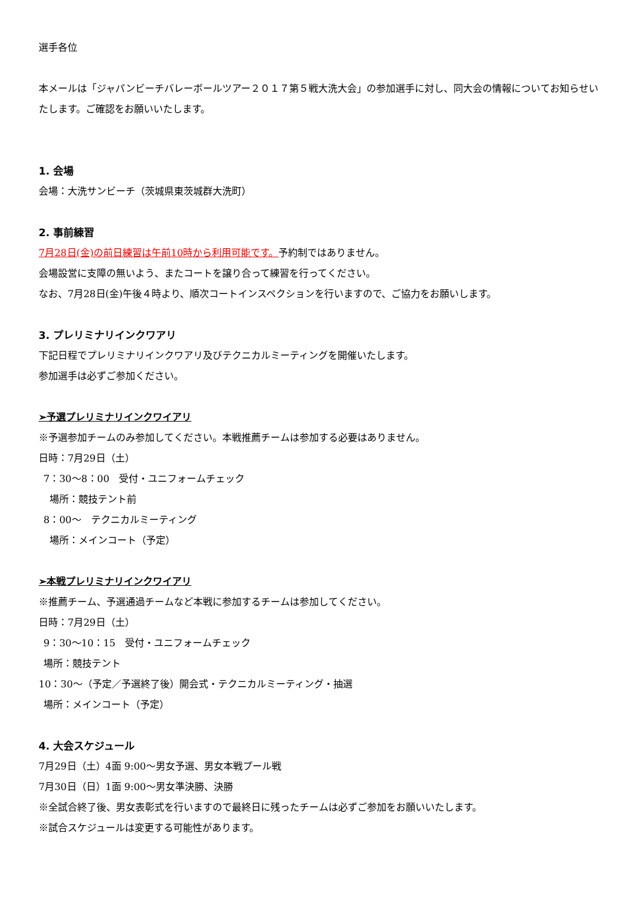選手各位
本メールは「ジャパンビーチバレーボールツアー２０１７第５戦大洗大会」の参加選手に対し、同大会の情報についてお知らせいたします。ご確認をお願いいたします。
1. 会場
会場：大洗サンビーチ（茨城県東茨城群大洗町）
2. 事前練習
7月28日(金)の前日練習は午前10時から利用可能です。予約制ではありません。
会場設営に支障の無いよう、またコートを譲り合って練習を行ってください。
なお、7月28日(金)午後４時より、順次コートインスペクションを行いますので、ご協力をお願いします。
3. プレリミナリインクワアリ
下記日程でプレリミナリインクワアリ及びテクニカルミーティングを開催いたします。
参加選手は必ずご参加ください。
➢予選プレリミナリインクワイアリ
※予選参加チームのみ参加してください。本戦推薦チームは参加する必要はありません。
日時：7月29日（土）
7：30〜8：00　受付・ユニフォームチェック
場所：競技テント前
8：00〜　テクニカルミーティング
場所：メインコート（予定）
➢本戦プレリミナリインクワイアリ
※推薦チーム、予選通過チームなど本戦に参加するチームは参加してください。
日時：7月29日（土）
9：30〜10：15　受付・ユニフォームチェック
場所：競技テント
10：30〜（予定／予選終了後）開会式・テクニカルミーティング・抽選
場所：メインコート（予定）
4. 大会スケジュール
7月29日（土）4面 9:00〜男女予選、男女本戦プール戦
7月30日（日）1面 9:00〜男女準決勝、決勝
※全試合終了後、男女表彰式を行いますので最終日に残ったチームは必ずご参加をお願いいたします。
※試合スケジュールは変更する可能性があります。